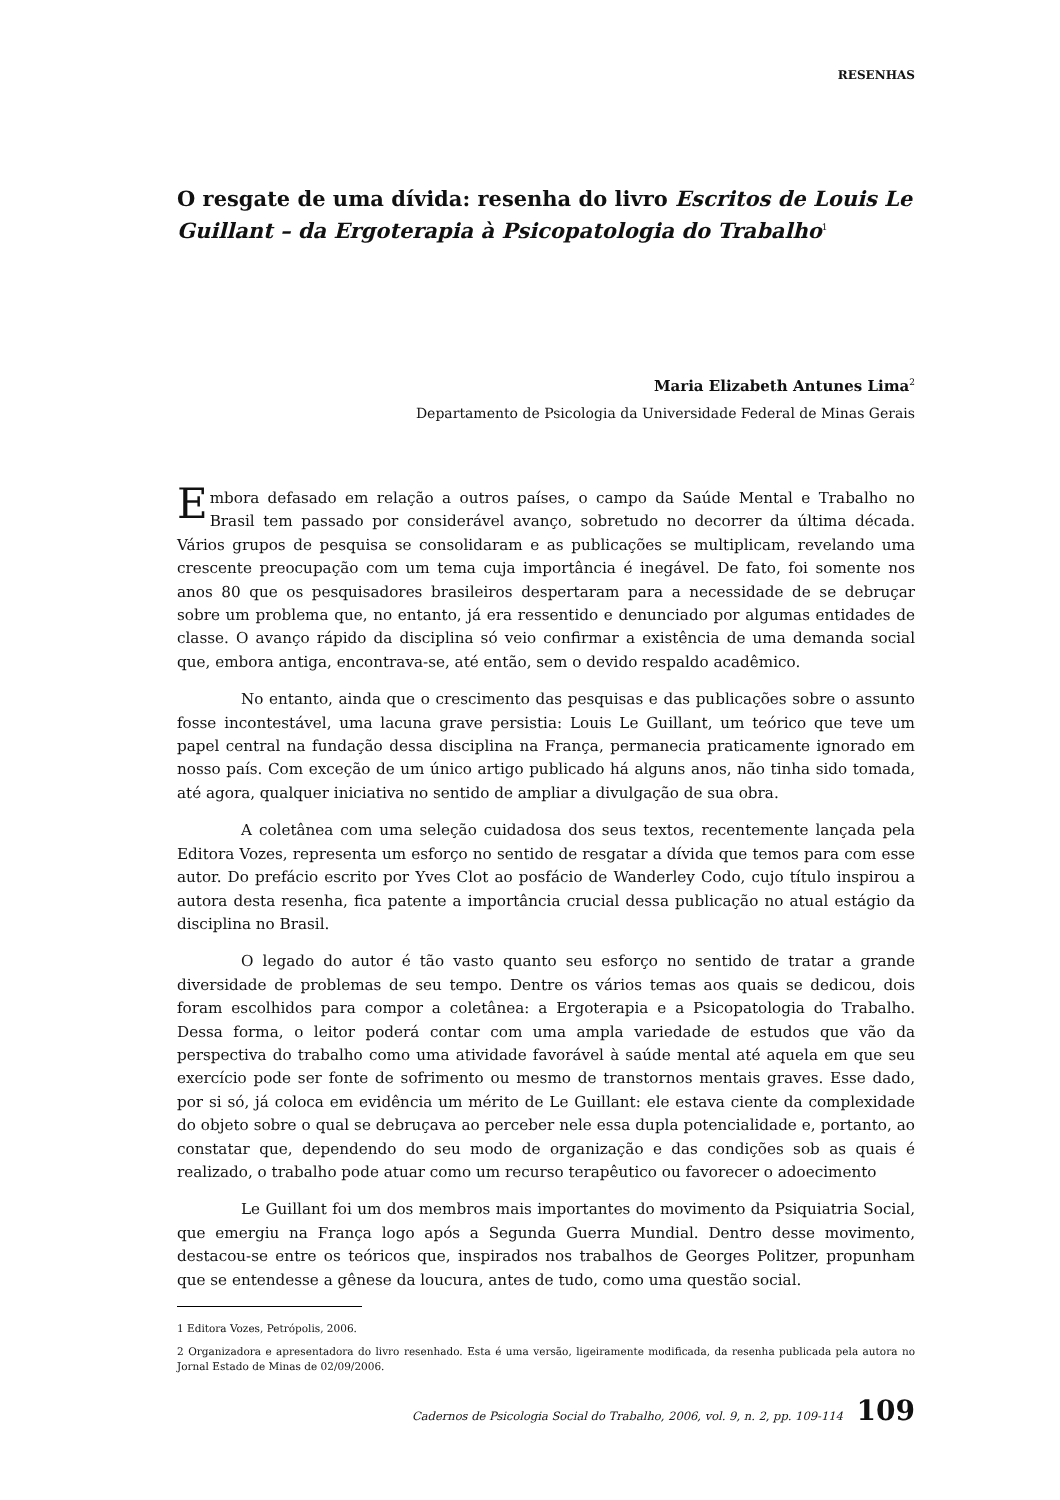RESENHAS
O resgate de uma dívida: resenha do livro Escritos de Louis Le Guillant – da Ergoterapia à Psicopatologia do Trabalho<sup>1</sup>
Maria Elizabeth Antunes Lima<sup>2</sup>
Departamento de Psicologia da Universidade Federal de Minas Gerais
Embora defasado em relação a outros países, o campo da Saúde Mental e Trabalho no Brasil tem passado por considerável avanço, sobretudo no decorrer da última década. Vários grupos de pesquisa se consolidaram e as publicações se multiplicam, revelando uma crescente preocupação com um tema cuja importância é inegável. De fato, foi somente nos anos 80 que os pesquisadores brasileiros despertaram para a necessidade de se debruçar sobre um problema que, no entanto, já era ressentido e denunciado por algumas entidades de classe. O avanço rápido da disciplina só veio confirmar a existência de uma demanda social que, embora antiga, encontrava-se, até então, sem o devido respaldo acadêmico.
No entanto, ainda que o crescimento das pesquisas e das publicações sobre o assunto fosse incontestável, uma lacuna grave persistia: Louis Le Guillant, um teórico que teve um papel central na fundação dessa disciplina na França, permanecia praticamente ignorado em nosso país. Com exceção de um único artigo publicado há alguns anos, não tinha sido tomada, até agora, qualquer iniciativa no sentido de ampliar a divulgação de sua obra.
A coletânea com uma seleção cuidadosa dos seus textos, recentemente lançada pela Editora Vozes, representa um esforço no sentido de resgatar a dívida que temos para com esse autor. Do prefácio escrito por Yves Clot ao posfácio de Wanderley Codo, cujo título inspirou a autora desta resenha, fica patente a importância crucial dessa publicação no atual estágio da disciplina no Brasil.
O legado do autor é tão vasto quanto seu esforço no sentido de tratar a grande diversidade de problemas de seu tempo. Dentre os vários temas aos quais se dedicou, dois foram escolhidos para compor a coletânea: a Ergoterapia e a Psicopatologia do Trabalho. Dessa forma, o leitor poderá contar com uma ampla variedade de estudos que vão da perspectiva do trabalho como uma atividade favorável à saúde mental até aquela em que seu exercício pode ser fonte de sofrimento ou mesmo de transtornos mentais graves. Esse dado, por si só, já coloca em evidência um mérito de Le Guillant: ele estava ciente da complexidade do objeto sobre o qual se debruçava ao perceber nele essa dupla potencialidade e, portanto, ao constatar que, dependendo do seu modo de organização e das condições sob as quais é realizado, o trabalho pode atuar como um recurso terapêutico ou favorecer o adoecimento
Le Guillant foi um dos membros mais importantes do movimento da Psiquiatria Social, que emergiu na França logo após a Segunda Guerra Mundial. Dentro desse movimento, destacou-se entre os teóricos que, inspirados nos trabalhos de Georges Politzer, propunham que se entendesse a gênese da loucura, antes de tudo, como uma questão social.
1 Editora Vozes, Petrópolis, 2006.
2 Organizadora e apresentadora do livro resenhado. Esta é uma versão, ligeiramente modificada, da resenha publicada pela autora no Jornal Estado de Minas de 02/09/2006.
Cadernos de Psicologia Social do Trabalho, 2006, vol. 9, n. 2, pp. 109-114 109